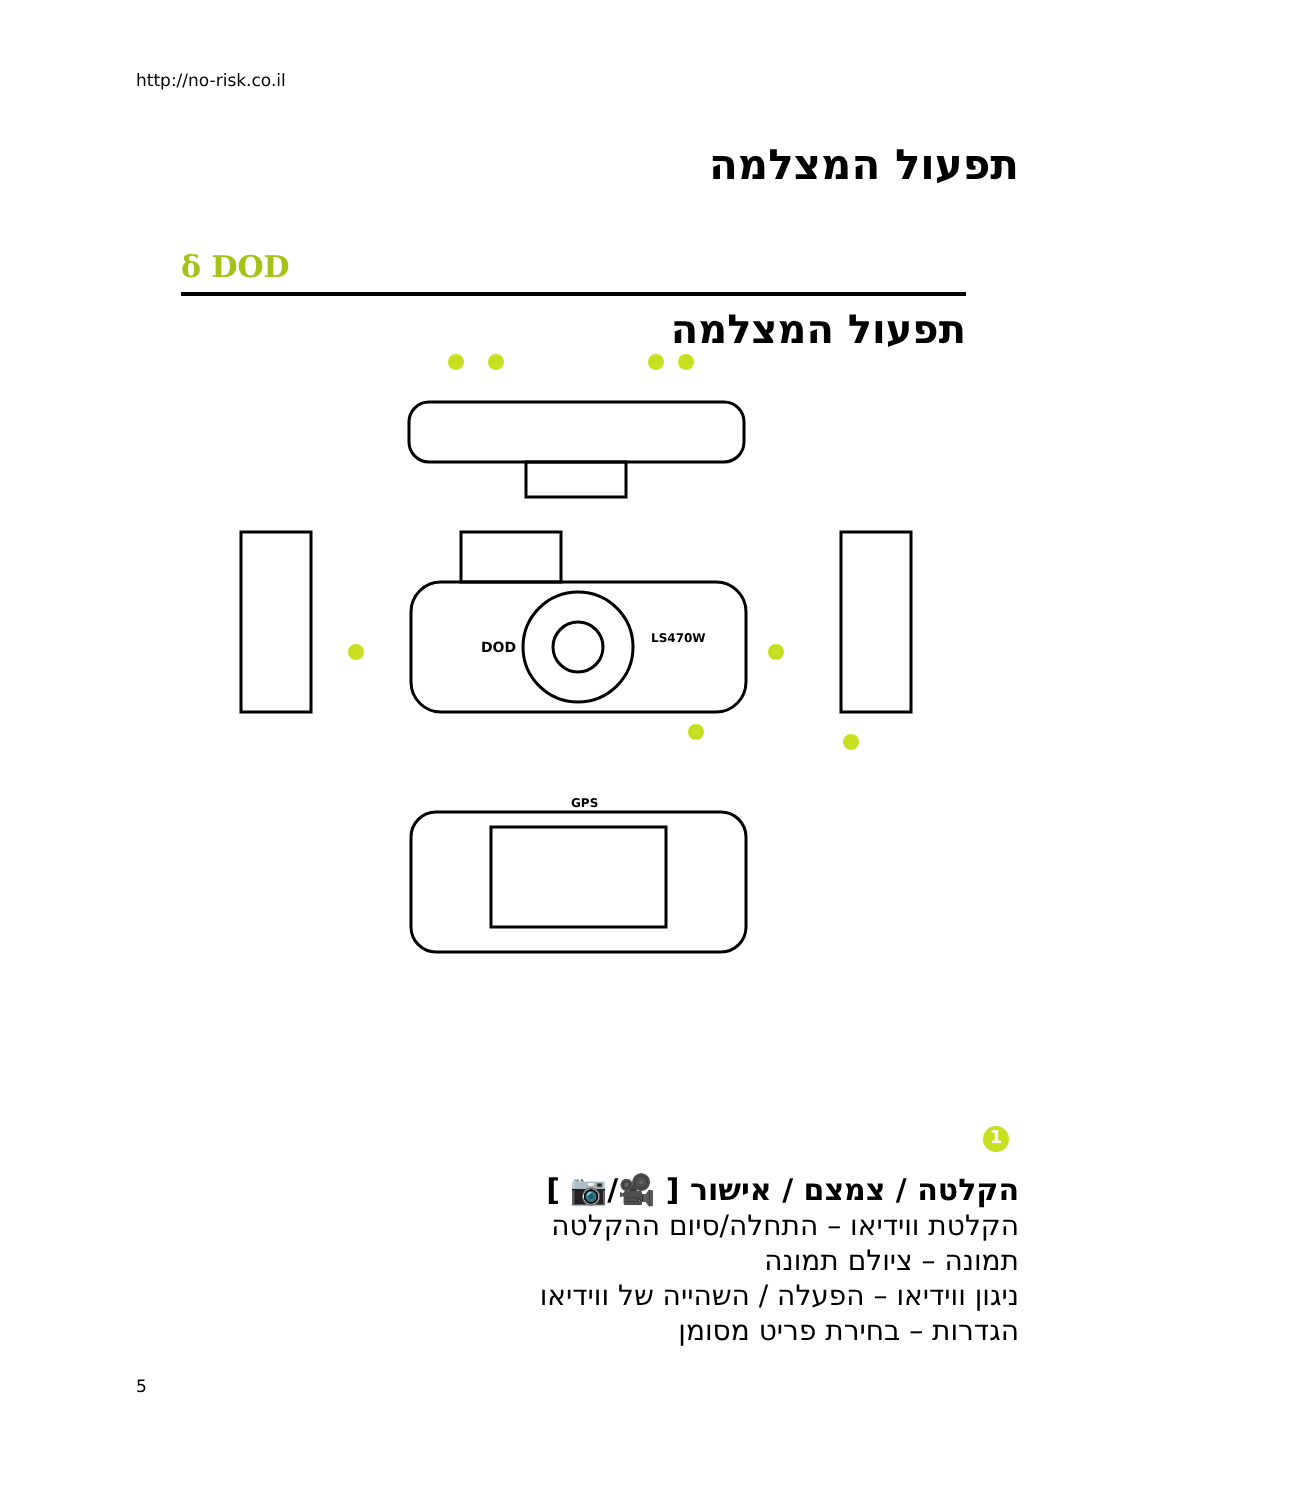http://no-risk.co.il
תפעול המצלמה
δ DOD
תפעול המצלמה
DOD
LS470W
GPS
1
הקלטה / צמצם / אישור [ 🎥/📷 ]
הקלטת ווידיאו – התחלה/סיום ההקלטה
תמונה – ציולם תמונה
ניגון ווידיאו – הפעלה / השהייה של ווידיאו
הגדרות – בחירת פריט מסומן
5